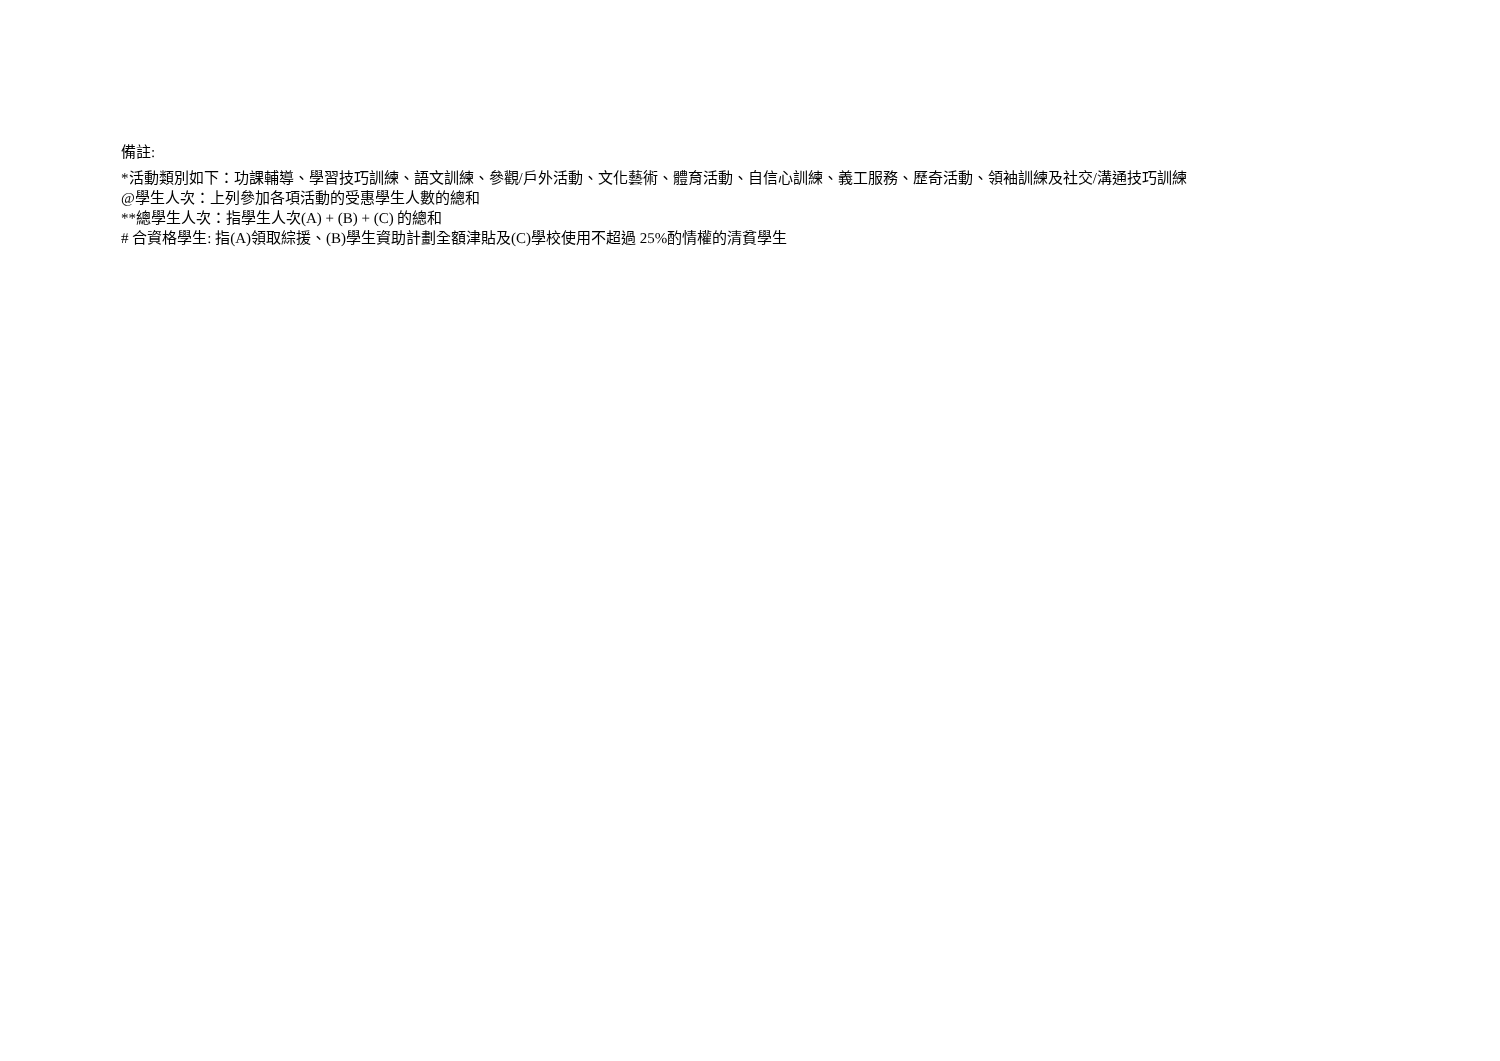備註:
*活動類別如下：功課輔導、學習技巧訓練、語文訓練、參觀/戶外活動、文化藝術、體育活動、自信心訓練、義工服務、歷奇活動、領袖訓練及社交/溝通技巧訓練
@學生人次：上列參加各項活動的受惠學生人數的總和
**總學生人次：指學生人次(A) + (B) + (C) 的總和
# 合資格學生: 指(A)領取綜援、(B)學生資助計劃全額津貼及(C)學校使用不超過 25%酌情權的清貧學生